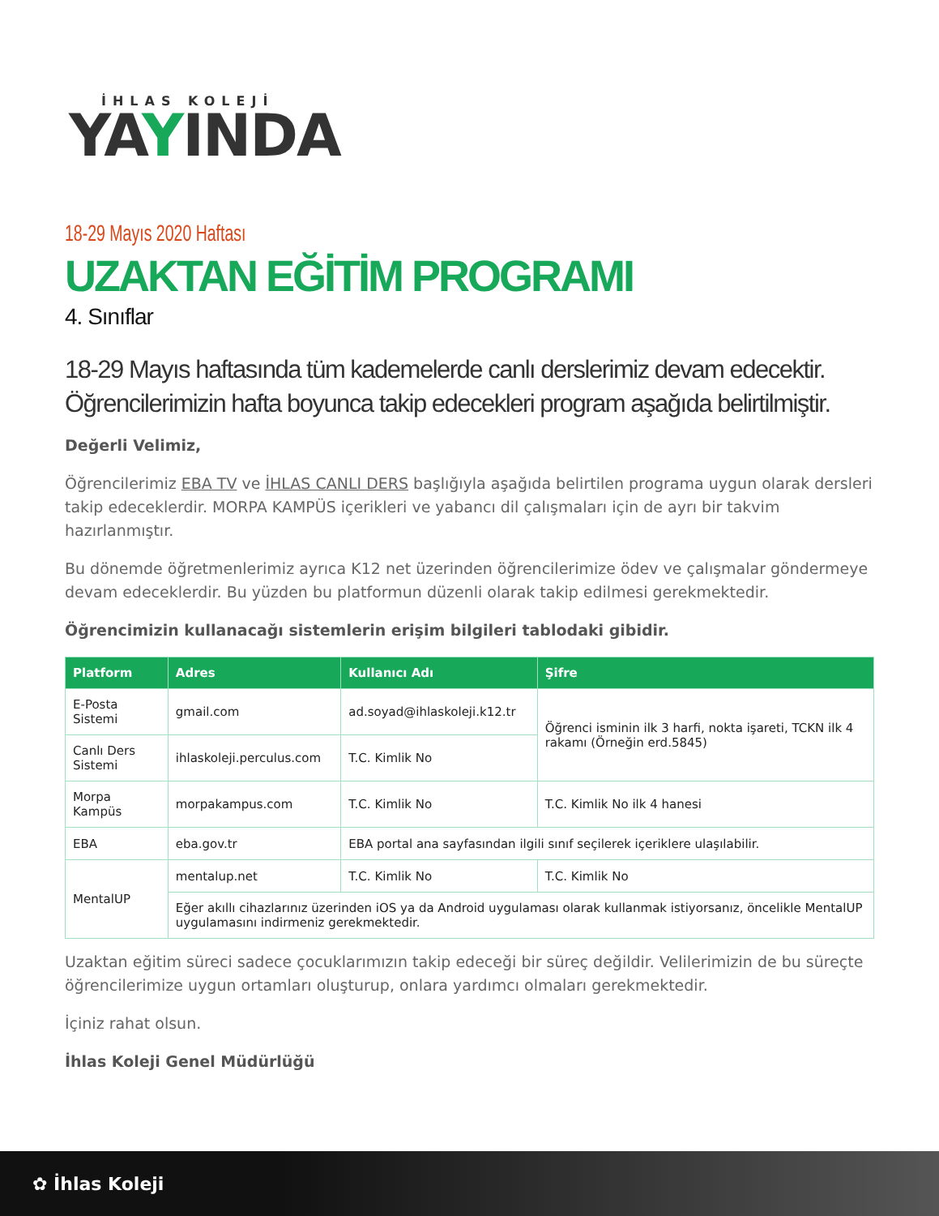İHLAS KOLEJİ
YAYINDA
18-29 Mayıs 2020 Haftası
UZAKTAN EĞİTİM PROGRAMI
4. Sınıflar
18-29 Mayıs haftasında tüm kademelerde canlı derslerimiz devam edecektir. Öğrencilerimizin hafta boyunca takip edecekleri program aşağıda belirtilmiştir.
Değerli Velimiz,
Öğrencilerimiz EBA TV ve İHLAS CANLI DERS başlığıyla aşağıda belirtilen programa uygun olarak dersleri takip edeceklerdir. MORPA KAMPÜS içerikleri ve yabancı dil çalışmaları için de ayrı bir takvim hazırlanmıştır.
Bu dönemde öğretmenlerimiz ayrıca K12 net üzerinden öğrencilerimize ödev ve çalışmalar göndermeye devam edeceklerdir. Bu yüzden bu platformun düzenli olarak takip edilmesi gerekmektedir.
Öğrencimizin kullanacağı sistemlerin erişim bilgileri tablodaki gibidir.
| Platform | Adres | Kullanıcı Adı | Şifre |
| --- | --- | --- | --- |
| E-Posta Sistemi | gmail.com | ad.soyad@ihlaskoleji.k12.tr | Öğrenci isminin ilk 3 harfi, nokta işareti, TCKN ilk 4 rakamı (Örneğin erd.5845) |
| Canlı Ders Sistemi | ihlaskoleji.perculus.com | T.C. Kimlik No | |
| Morpa Kampüs | morpakampus.com | T.C. Kimlik No | T.C. Kimlik No ilk 4 hanesi |
| EBA | eba.gov.tr | EBA portal ana sayfasından ilgili sınıf seçilerek içeriklere ulaşılabilir. | |
| MentalUP | mentalup.net | T.C. Kimlik No | T.C. Kimlik No |
| | Eğer akıllı cihazlarınız üzerinden iOS ya da Android uygulaması olarak kullanmak istiyorsanız, öncelikle MentalUP uygulamasını indirmeniz gerekmektedir. | | |
Uzaktan eğitim süreci sadece çocuklarımızın takip edeceği bir süreç değildir. Velilerimizin de bu süreçte öğrencilerimize uygun ortamları oluşturup, onlara yardımcı olmaları gerekmektedir.
İçiniz rahat olsun.
İhlas Koleji Genel Müdürlüğü
✿ İhlas Koleji